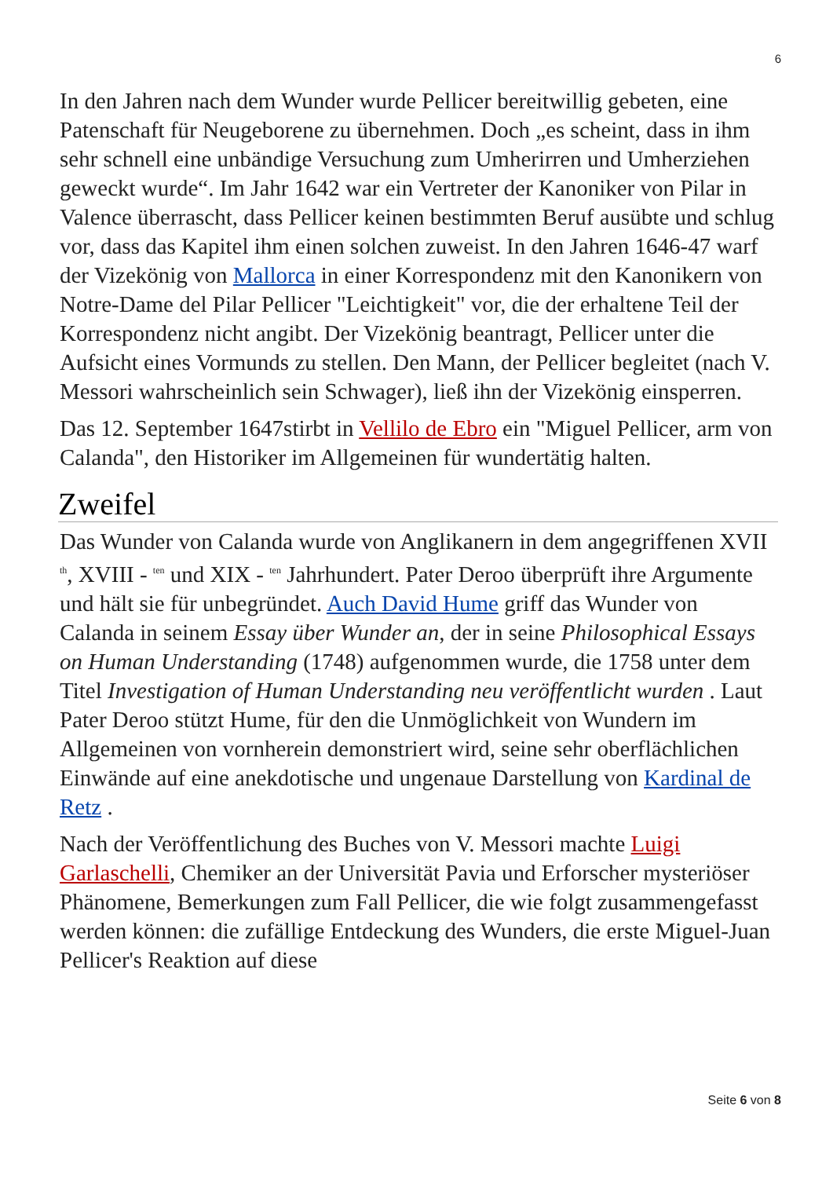6
In den Jahren nach dem Wunder wurde Pellicer bereitwillig gebeten, eine Patenschaft für Neugeborene zu übernehmen. Doch „es scheint, dass in ihm sehr schnell eine unbändige Versuchung zum Umherirren und Umherziehen geweckt wurde“. Im Jahr 1642 war ein Vertreter der Kanoniker von Pilar in Valence überrascht, dass Pellicer keinen bestimmten Beruf ausübte und schlug vor, dass das Kapitel ihm einen solchen zuweist. In den Jahren 1646-47 warf der Vizekönig von Mallorca in einer Korrespondenz mit den Kanonikern von Notre-Dame del Pilar Pellicer "Leichtigkeit" vor, die der erhaltene Teil der Korrespondenz nicht angibt. Der Vizekönig beantragt, Pellicer unter die Aufsicht eines Vormunds zu stellen. Den Mann, der Pellicer begleitet (nach V. Messori wahrscheinlich sein Schwager), ließ ihn der Vizekönig einsperren.
Das 12. September 1647stirbt in Vellilo de Ebro ein "Miguel Pellicer, arm von Calanda", den Historiker im Allgemeinen für wundertätig halten.
Zweifel
Das Wunder von Calanda wurde von Anglikanern in dem angegriffenen XVII <sup>th</sup>, XVIII - <sup>ten</sup> und XIX - <sup>ten</sup> Jahrhundert. Pater Deroo überprüft ihre Argumente und hält sie für unbegründet. Auch David Hume griff das Wunder von Calanda in seinem Essay über Wunder an, der in seine Philosophical Essays on Human Understanding (1748) aufgenommen wurde, die 1758 unter dem Titel Investigation of Human Understanding neu veröffentlicht wurden . Laut Pater Deroo stützt Hume, für den die Unmöglichkeit von Wundern im Allgemeinen von vornherein demonstriert wird, seine sehr oberflächlichen Einwände auf eine anekdotische und ungenaue Darstellung von Kardinal de Retz .
Nach der Veröffentlichung des Buches von V. Messori machte Luigi Garlaschelli, Chemiker an der Universität Pavia und Erforscher mysteriöser Phänomene, Bemerkungen zum Fall Pellicer, die wie folgt zusammengefasst werden können: die zufällige Entdeckung des Wunders, die erste Miguel-Juan Pellicer's Reaktion auf diese
Seite 6 von 8